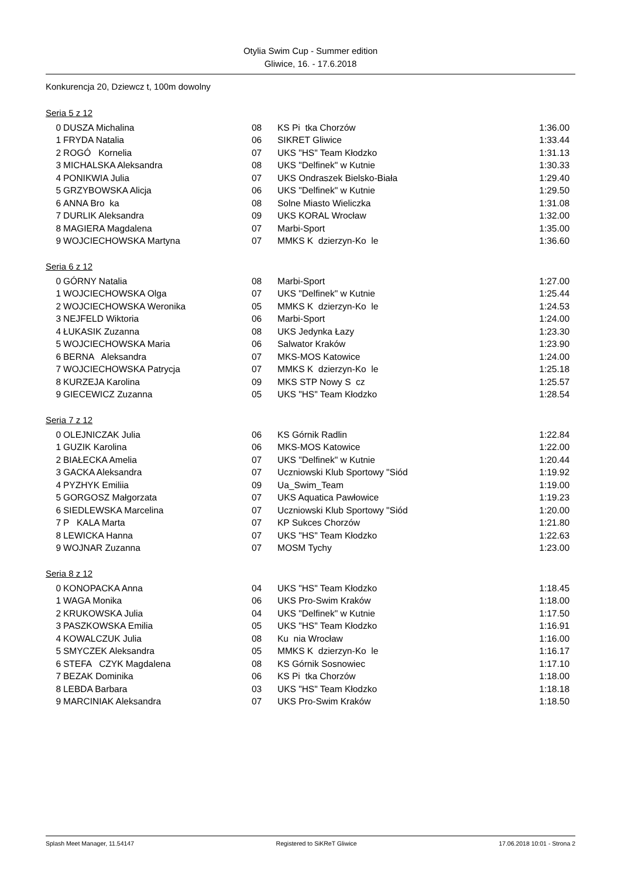Otylia Swim Cup - Summer edition
Gliwice, 16. - 17.6.2018
Konkurencja 20, Dziewcz t, 100m dowolny
Seria 5 z 12
| 0 | DUSZA Michalina | 08 | KS Pi tka Chorzów | 1:36.00 |
| 1 | FRYDA Natalia | 06 | SIKRET Gliwice | 1:33.44 |
| 2 | ROGÓ Kornelia | 07 | UKS "HS" Team Kłodzko | 1:31.13 |
| 3 | MICHALSKA Aleksandra | 08 | UKS "Delfinek" w Kutnie | 1:30.33 |
| 4 | PONIKWIA Julia | 07 | UKS Ondraszek Bielsko-Biała | 1:29.40 |
| 5 | GRZYBOWSKA Alicja | 06 | UKS "Delfinek" w Kutnie | 1:29.50 |
| 6 | ANNA Bro ka | 08 | Solne Miasto Wieliczka | 1:31.08 |
| 7 | DURLIK Aleksandra | 09 | UKS KORAL Wrocław | 1:32.00 |
| 8 | MAGIERA Magdalena | 07 | Marbi-Sport | 1:35.00 |
| 9 | WOJCIECHOWSKA Martyna | 07 | MMKS K dzierzyn-Ko le | 1:36.60 |
Seria 6 z 12
| 0 | GÓRNY Natalia | 08 | Marbi-Sport | 1:27.00 |
| 1 | WOJCIECHOWSKA Olga | 07 | UKS "Delfinek" w Kutnie | 1:25.44 |
| 2 | WOJCIECHOWSKA Weronika | 05 | MMKS K dzierzyn-Ko le | 1:24.53 |
| 3 | NEJFELD Wiktoria | 06 | Marbi-Sport | 1:24.00 |
| 4 | ŁUKASIK Zuzanna | 08 | UKS Jedynka Łazy | 1:23.30 |
| 5 | WOJCIECHOWSKA Maria | 06 | Salwator Kraków | 1:23.90 |
| 6 | BERNA Aleksandra | 07 | MKS-MOS Katowice | 1:24.00 |
| 7 | WOJCIECHOWSKA Patrycja | 07 | MMKS K dzierzyn-Ko le | 1:25.18 |
| 8 | KURZEJA Karolina | 09 | MKS STP Nowy S cz | 1:25.57 |
| 9 | GIECEWICZ Zuzanna | 05 | UKS "HS" Team Kłodzko | 1:28.54 |
Seria 7 z 12
| 0 | OLEJNICZAK Julia | 06 | KS Górnik Radlin | 1:22.84 |
| 1 | GUZIK Karolina | 06 | MKS-MOS Katowice | 1:22.00 |
| 2 | BIAŁECKA Amelia | 07 | UKS "Delfinek" w Kutnie | 1:20.44 |
| 3 | GACKA Aleksandra | 07 | Uczniowski Klub Sportowy "Siód | 1:19.92 |
| 4 | PYZHYK Emiliia | 09 | Ua_Swim_Team | 1:19.00 |
| 5 | GORGOSZ Małgorzata | 07 | UKS Aquatica Pawłowice | 1:19.23 |
| 6 | SIEDLEWSKA Marcelina | 07 | Uczniowski Klub Sportowy "Siód | 1:20.00 |
| 7 | P KALA Marta | 07 | KP Sukces Chorzów | 1:21.80 |
| 8 | LEWICKA Hanna | 07 | UKS "HS" Team Kłodzko | 1:22.63 |
| 9 | WOJNAR Zuzanna | 07 | MOSM Tychy | 1:23.00 |
Seria 8 z 12
| 0 | KONOPACKA Anna | 04 | UKS "HS" Team Kłodzko | 1:18.45 |
| 1 | WAGA Monika | 06 | UKS Pro-Swim Kraków | 1:18.00 |
| 2 | KRUKOWSKA Julia | 04 | UKS "Delfinek" w Kutnie | 1:17.50 |
| 3 | PASZKOWSKA Emilia | 05 | UKS "HS" Team Kłodzko | 1:16.91 |
| 4 | KOWALCZUK Julia | 08 | Ku nia Wrocław | 1:16.00 |
| 5 | SMYCZEK Aleksandra | 05 | MMKS K dzierzyn-Ko le | 1:16.17 |
| 6 | STEFA CZYK Magdalena | 08 | KS Górnik Sosnowiec | 1:17.10 |
| 7 | BEZAK Dominika | 06 | KS Pi tka Chorzów | 1:18.00 |
| 8 | LEBDA Barbara | 03 | UKS "HS" Team Kłodzko | 1:18.18 |
| 9 | MARCINIAK Aleksandra | 07 | UKS Pro-Swim Kraków | 1:18.50 |
Splash Meet Manager, 11.54147 Registered to SiKReT Gliwice 17.06.2018 10:01 - Strona 2